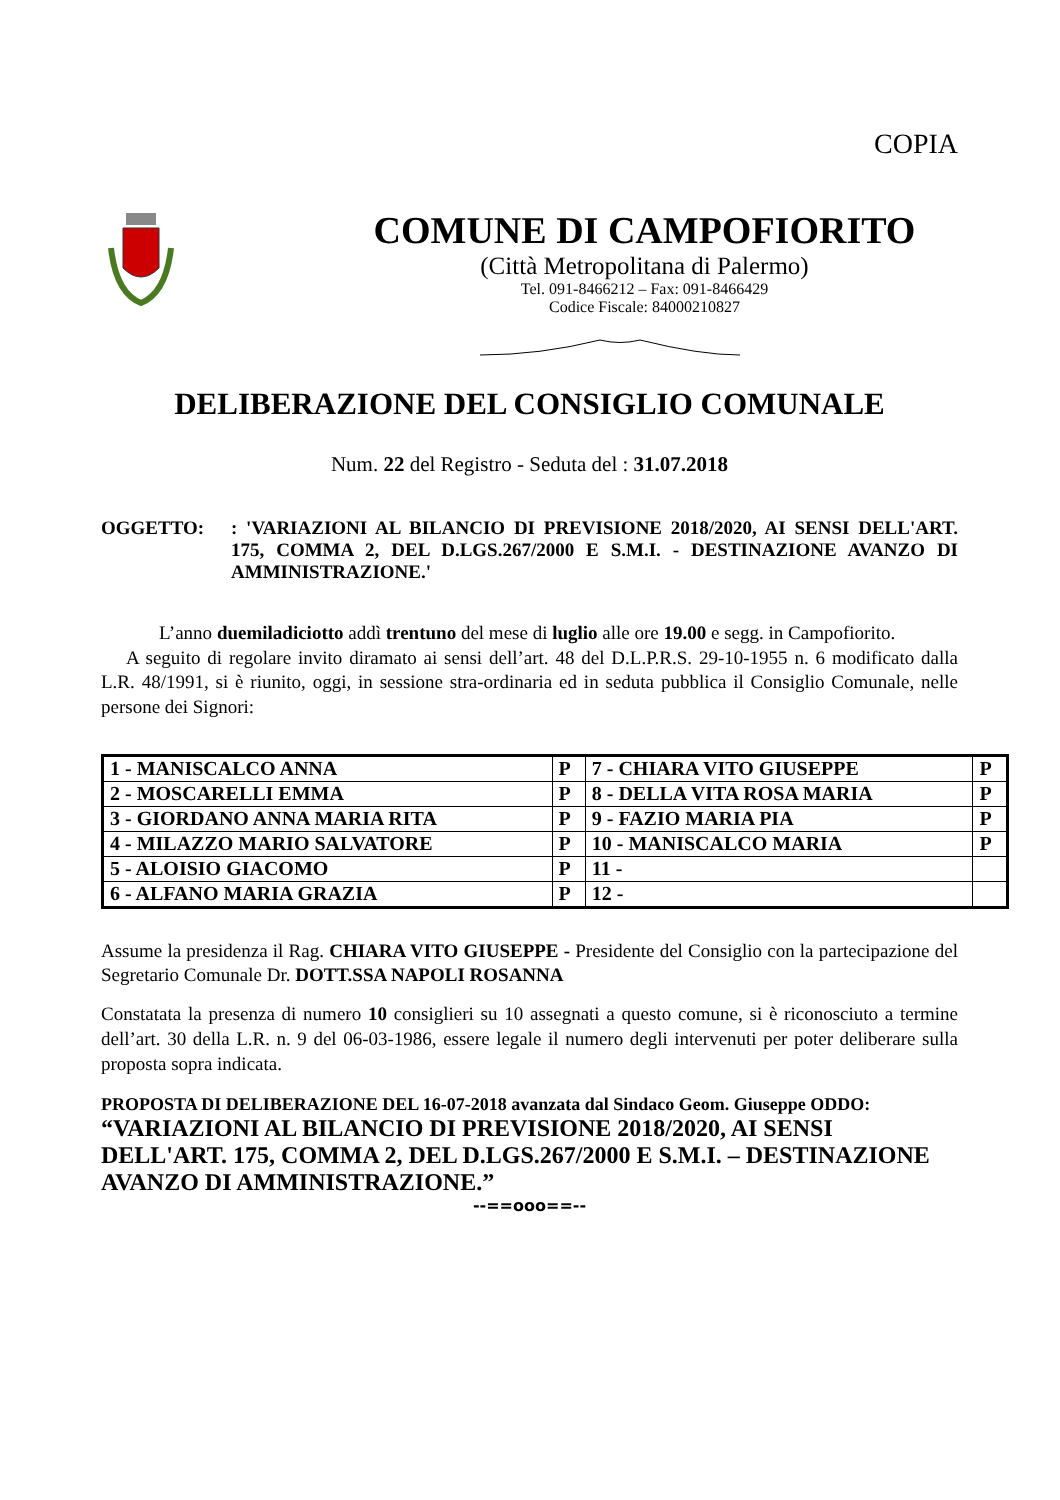COPIA
COMUNE DI CAMPOFIORITO
(Città Metropolitana di Palermo)
Tel. 091-8466212 – Fax: 091-8466429
Codice Fiscale: 84000210827
DELIBERAZIONE DEL CONSIGLIO COMUNALE
Num. 22 del Registro - Seduta del : 31.07.2018
OGGETTO: : 'VARIAZIONI AL BILANCIO DI PREVISIONE 2018/2020, AI SENSI DELL'ART. 175, COMMA 2, DEL D.LGS.267/2000 E S.M.I. - DESTINAZIONE AVANZO DI AMMINISTRAZIONE.'
L’anno duemiladiciotto addì trentuno del mese di luglio alle ore 19.00 e segg. in Campofiorito.
A seguito di regolare invito diramato ai sensi dell’art. 48 del D.L.P.R.S. 29-10-1955 n. 6 modificato dalla L.R. 48/1991, si è riunito, oggi, in sessione stra-ordinaria ed in seduta pubblica il Consiglio Comunale, nelle persone dei Signori:
| 1 - MANISCALCO ANNA | P | 7 - CHIARA VITO GIUSEPPE | P |
| 2 - MOSCARELLI EMMA | P | 8 - DELLA VITA ROSA MARIA | P |
| 3 - GIORDANO ANNA MARIA RITA | P | 9 - FAZIO MARIA PIA | P |
| 4 - MILAZZO MARIO SALVATORE | P | 10 - MANISCALCO MARIA | P |
| 5 - ALOISIO GIACOMO | P | 11 - | |
| 6 - ALFANO MARIA GRAZIA | P | 12 - | |
Assume la presidenza il Rag. CHIARA VITO GIUSEPPE - Presidente del Consiglio con la partecipazione del Segretario Comunale Dr. DOTT.SSA NAPOLI ROSANNA
Constatata la presenza di numero 10 consiglieri su 10 assegnati a questo comune, si è riconosciuto a termine dell’art. 30 della L.R. n. 9 del 06-03-1986, essere legale il numero degli intervenuti per poter deliberare sulla proposta sopra indicata.
PROPOSTA DI DELIBERAZIONE DEL 16-07-2018 avanzata dal Sindaco Geom. Giuseppe ODDO: “VARIAZIONI AL BILANCIO DI PREVISIONE 2018/2020, AI SENSI DELL'ART. 175, COMMA 2, DEL D.LGS.267/2000 E S.M.I. – DESTINAZIONE AVANZO DI AMMINISTRAZIONE.”
--==ooo==--